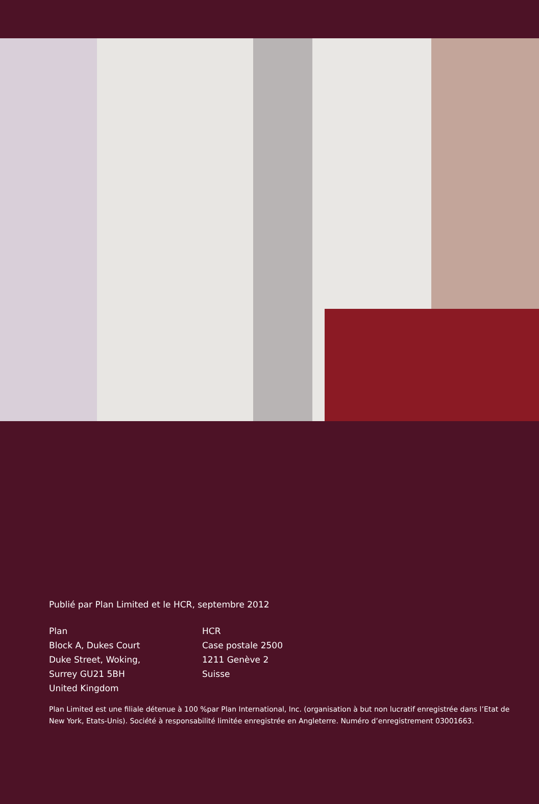Publié par Plan Limited et le HCR, septembre 2012
Plan
Block A, Dukes Court
Duke Street, Woking,
Surrey GU21 5BH
United Kingdom
HCR
Case postale 2500
1211 Genève 2
Suisse
Plan Limited est une filiale détenue à 100 %par Plan International, Inc. (organisation à but non lucratif enregistrée dans l’Etat de New York, Etats-Unis). Société à responsabilité limitée enregistrée en Angleterre. Numéro d’enregistrement 03001663.